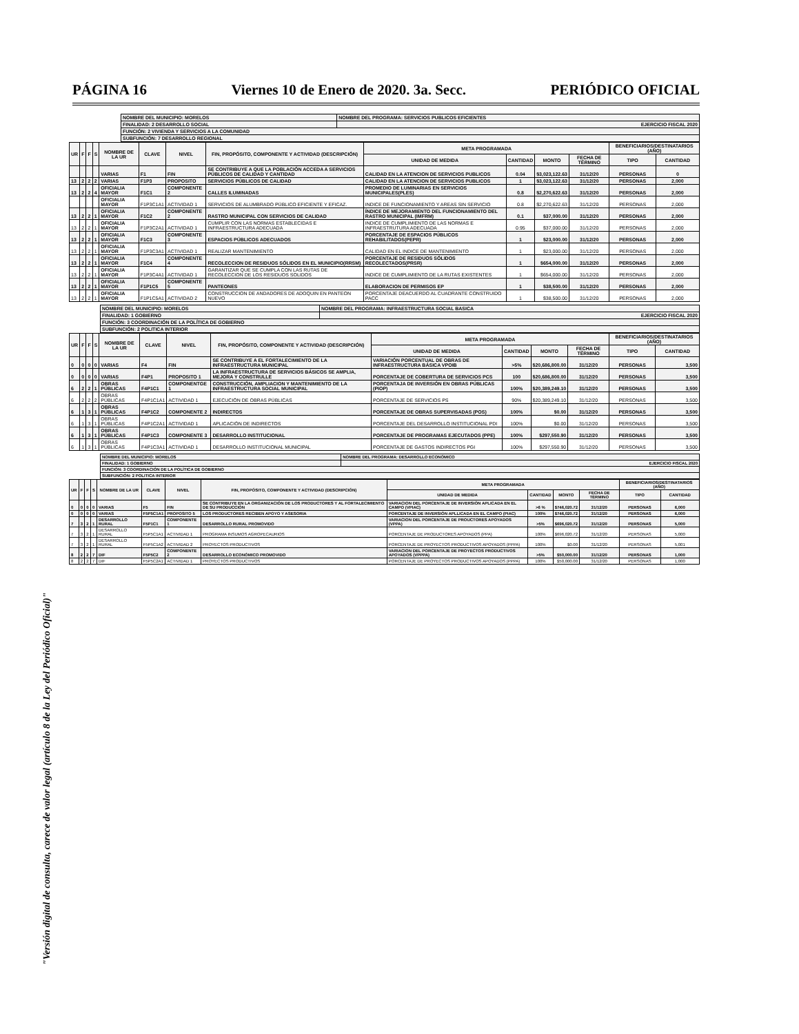PÁGINA 16 Viernes 10 de Enero de 2020. 3a. Secc. PERIÓDICO OFICIAL
"Versión digital de consulta, carece de valor legal (artículo 8 de la Ley del Periódico Oficial)"
| NOMBRE DEL MUNICIPIO: MORELOS | NOMBRE DEL PROGRAMA: SERVICIOS PUBLICOS EFICIENTES |
| FINALIDAD: 2 DESARROLLO SOCIAL | EJERCICIO FISCAL 2020 |
| FUNCIÓN: 2 VIVIENDA Y SERVICIOS A LA COMUNIDAD | |
| SUBFUNCIÓN: 7 DESARROLLO REGIONAL | |
| UR | F | F | S | NOMBRE DE LA UR | CLAVE | NIVEL | FIN, PROPÓSITO, COMPONENTE Y ACTIVIDAD (DESCRIPCIÓN) | META PROGRAMADA | | | | BENEFICIARIOS/DESTINATARIOS (AÑO) | |
| --- | --- | --- | --- | --- | --- | --- | --- | --- | --- | --- | --- | --- | --- |
| | | | | | | | | UNIDAD DE MEDIDA | CANTIDAD | MONTO | FECHA DE TÉRMINO | TIPO | CANTIDAD |
| | | | | VARIAS | F1 | FIN | SE CONTRIBUYE A QUE LA POBLACIÓN ACCEDA A SERVICIOS PÚBLICOS DE CALIDAD Y CANTIDAD | CALIDAD EN LA ATENCION DE SERVICIOS PUBLICOS | 0.04 | $3,023,122.63 | 31/12/20 | PERSONAS | 0 |
| 13 | 2 | 2 | 2 | VARIAS | F1P3 | PROPOSITO | SERVICIOS PÚBLICOS DE CALIDAD | CALIDAD EN LA ATENCION DE SERVICIOS PUBLICOS | 1 | $3,023,122.63 | 31/12/20 | PERSONAS | 2,000 |
| 13 | 2 | 2 | 4 | OFICIALIA MAYOR | F1C1 | COMPONENTE 2 | CALLES ILUMINADAS | PROMEDIO DE LUMINARIAS EN SERVICIOS MUNICIPALES(PLES) | 0.8 | $2,270,622.63 | 31/12/20 | PERSONAS | 2,000 |
| | | | | OFICIALIA MAYOR | F1P3C1A1 | ACTIVIDAD 1 | SERVICIOS DE ALUMBRADO PÚBLICO EFICIENTE Y EFICAZ. | INDICE DE FUNCIONAMIENTO Y AREAS SIN SERVICIO | 0.8 | $2,270,622.63 | 31/12/20 | PERSONAS | 2,000 |
| 13 | 2 | 2 | 1 | OFICIALIA MAYOR | F1C2 | COMPONENTE 2 | RASTRO MUNICIPAL CON SERVICIOS DE CALIDAD | ÍNDICE DE MEJORAMIENTO DEL FUNCIONAMIENTO DEL RASTRO MUNICIPAL (IMFRM) | 0.1 | $37,000.00 | 31/12/20 | PERSONAS | 2,000 |
| 13 | 2 | 2 | 1 | OFICIALIA MAYOR | F1P3C2A1 | ACTIVIDAD 1 | CUMPLIR CON LAS NORMAS ESTABLECIDAS E INFRAESTRUCTURA ADECUADA | INDICE DE CUMPLIMIENTO DE LAS NORMAS E INFRAESTRUTURA ADECUADA | 0.95 | $37,000.00 | 31/12/20 | PERSONAS | 2,000 |
| 13 | 2 | 2 | 1 | OFICIALIA MAYOR | F1C3 | COMPONENTE 3 | ESPACIOS PÚBLICOS ADECUADOS | PORCENTAJE DE ESPACIOS PÚBLICOS REHABILITADOS(PEPR) | 1 | $23,000.00 | 31/12/20 | PERSONAS | 2,000 |
| 13 | 2 | 2 | 1 | OFICIALIA MAYOR | F1P3C3A1 | ACTIVIDAD 1 | REALIZAR MANTENIMIENTO | CALIDAD EN EL INDICE DE MANTENIMIENTO | 1 | $23,000.00 | 31/12/20 | PERSONAS | 2,000 |
| 13 | 2 | 2 | 1 | OFICIALIA MAYOR | F1C4 | COMPONENTE 4 | RECOLECCION DE RESIDUOS SÓLIDOS EN EL MUNICIPIO(RRSM) | PORCENTAJE DE RESIDUOS SÓLIDOS RECOLECTADOS(PRSR) | 1 | $654,000.00 | 31/12/20 | PERSONAS | 2,000 |
| 13 | 2 | 2 | 1 | OFICIALIA MAYOR | F1P3C4A1 | ACTIVIDAD 1 | GARANTIZAR QUE SE CUMPLA CON LAS RUTAS DE RECOLECCION DE LOS RESIDUOS SOLIDOS | INDICE DE CUMPLIMIENTO DE LA RUTAS EXISTENTES | 1 | $654,000.00 | 31/12/20 | PERSONAS | 2,000 |
| 13 | 2 | 2 | 1 | OFICIALIA MAYOR | F1P1C5 | COMPONENTE 5 | PANTEONES | ELABORACION DE PERMISOS EP | 1 | $38,500.00 | 31/12/20 | PERSONAS | 2,000 |
| 13 | 2 | 2 | 1 | OFICIALIA MAYOR | F1P1C5A1 | ACTIVIDAD 2 | CONSTRUCCION DE ANDADORES DE ADOQUIN EN PANTEON NUEVO | PORCENTAJE DEACUERDO AL CUADRANTE CONSTRUIDO PACC | 1 | $38,500.00 | 31/12/20 | PERSONAS | 2,000 |
| NOMBRE DEL MUNICIPIO: MORELOS | NOMBRE DEL PROGRAMA: INFRAESTRUCTURA SOCIAL BASICA |
| FINALIDAD: 1 GOBIERNO | EJERCICIO FISCAL 2020 |
| FUNCIÓN: 3 COORDINACIÓN DE LA POLÍTICA DE GOBIERNO | |
| SUBFUNCIÓN: 2 POLITICA INTERIOR | |
| UR | F | F | S | NOMBRE DE LA UR | CLAVE | NIVEL | FIN, PROPÓSITO, COMPONENTE Y ACTIVIDAD (DESCRIPCIÓN) | META PROGRAMADA | | | | BENEFICIARIOS/DESTINATARIOS (AÑO) | |
| --- | --- | --- | --- | --- | --- | --- | --- | --- | --- | --- | --- | --- | --- |
| | | | | | | | | UNIDAD DE MEDIDA | CANTIDAD | MONTO | FECHA DE TÉRMINO | TIPO | CANTIDAD |
| 0 | 0 | 0 | 0 | VARIAS | F4 | FIN | SE CONTRIBUYE A EL FORTALECIMIENTO DE LA INFRAESTRUCTURA MUNICIPAL | VARIACIÓN PORCENTUAL DE OBRAS DE INFRAESTRUCTURA BÁSICA VPOIB | >5% | $20,686,800.00 | 31/12/20 | PERSONAS | 3,500 |
| 0 | 0 | 0 | 0 | VARIAS | F4P1 | PROPOSITO 1 | LA INFRAESTRUCTURA DE SERVICIOS BÁSICOS SE AMPLIA, MEJORA Y CONSTRULLE | PORCENTAJE DE COBERTURA DE SERVICIOS PCS | 100 | $20,686,800.00 | 31/12/20 | PERSONAS | 3,500 |
| 6 | 2 | 2 | 1 | OBRAS PÚBLICAS | F4P1C1 | COMPONENTGE 1 | CONSTRUCCIÓN, AMPLIACION Y MANTENIMIENTO DE LA INFRAESTRUCTURA SOCIAL MUNICIPAL | PORCENTAJA DE INVERSIÓN EN OBRAS PÚBLICAS (PIOP) | 100% | $20,389,249.10 | 31/12/20 | PERSONAS | 3,500 |
| 6 | 2 | 2 | 2 | OBRAS PÚBLICAS | F4P1C1A1 | ACTIVIDAD 1 | EJECUCIÓN DE OBRAS PÚBLICAS | PORCENTAJE DE SERVICIOS PS | 90% | $20,389,249.10 | 31/12/20 | PERSONAS | 3,500 |
| 6 | 1 | 3 | 1 | OBRAS PÚBLICAS | F4P1C2 | COMPONENTE 2 | INDIRECTOS | PORCENTAJE DE OBRAS SUPERVISADAS (POS) | 100% | $0.00 | 31/12/20 | PERSONAS | 3,500 |
| 6 | 1 | 3 | 1 | OBRAS PÚBLICAS | F4P1C2A1 | ACTIVIDAD 1 | APLICACIÓN DE INDIRECTOS | PORCENTAJE DEL DESARROLLO INSTITUCIONAL PDI | 100% | $0.00 | 31/12/20 | PERSONAS | 3,500 |
| 6 | 1 | 3 | 1 | OBRAS PÚBLICAS | F4P1C3 | COMPONENTE 3 | DESARROLLO INSTITUCIONAL | PORCENTAJE DE PROGRAMAS EJECUTADOS (PPE) | 100% | $297,550.90 | 31/12/20 | PERSONAS | 3,500 |
| 6 | 1 | 3 | 1 | OBRAS PÚBLICAS | F4P1C3A1 | ACTIVIDAD 1 | DESARROLLO INSTITUCIONAL MUNICIPAL | PORCENTAJE DE GASTOS INDIRECTOS PGI | 100% | $297,550.90 | 31/12/20 | PERSONAS | 3,500 |
| NOMBRE DEL MUNICIPIO: MORELOS | NOMBRE DEL PROGRAMA: DESARROLLO ECONÓMICO |
| FINALIDAD: 1 GOBIERNO | EJERCICIO FISCAL 2020 |
| FUNCIÓN: 3 COORDINACIÓN DE LA POLÍTICA DE GOBIERNO | |
| SUBFUNCIÓN: 2 POLITICA INTERIOR | |
| UR | F | F | S | NOMBRE DE LA UR | CLAVE | NIVEL | FIN, PROPÓSITO, COMPONENTE Y ACTIVIDAD (DESCRIPCIÓN) | META PROGRAMADA | | | | BENEFICIARIOS/DESTINATARIOS (AÑO) | |
| --- | --- | --- | --- | --- | --- | --- | --- | --- | --- | --- | --- | --- | --- |
| | | | | | | | | UNIDAD DE MEDIDA | CANTIDAD | MONTO | FECHA DE TÉRMINO | TIPO | CANTIDAD |
| 0 | 0 | 0 | 0 | VARIAS | F5 | FIN | SE CONTRIBUYE EN LA ORGANIZACIÓN DE LOS PRODUCTORES Y AL FORTALECIMIENTO DE SU PRODUCCIÓN | VARIACION DEL PORCENTAJE DE INVERSIÒN APLICADA EN EL CAMPO (VPIAC) | >6 % | $746,020.72 | 31/12/20 | PERSONAS | 6,000 |
| 0 | 0 | 0 | 0 | VARIAS | F5P5C1A1 | PROPOSITO 5 | LOS PRODUCTORES RECIBEN APOYO Y ASESORIA | PORCENTAJE DE INVERSIÒN APLLICADA EN EL CAMPO (PIAC) | 100% | $746,020.72 | 31/12/20 | PERSONAS | 6,000 |
| 7 | 3 | 2 | 1 | DESARROLLO RURAL | F5P1C1 | COMPONENTE 1 | DESARROLLO RURAL PROMOVIDO | VARIACION DEL PORCENTAJE DE PROUCTORES APOYADOS (VPPA) | >5% | $696,020.72 | 31/12/20 | PERSONAS | 5,000 |
| 7 | 3 | 2 | 1 | DESARROLLO RURAL | F5P5C1A1 | ACTIVIDAD 1 | PROGRAMA INSUMOS AGROPECAURIOS | PORCENTAJE DE PRODUCTORES APOYADOS (PPA) | 100% | $696,020.72 | 31/12/20 | PERSONAS | 5,000 |
| 7 | 3 | 2 | 1 | DESARROLLO RURAL | F5P5C1A2 | ACTIVIDAD 2 | PROYECTOS PRODUCTIVOS | PORCENTAJE DE PROYECTOS PRODUCTIVOS APOYADOS (PPPA) | 100% | $0.00 | 31/12/20 | PERSONAS | 5,001 |
| 8 | 2 | 2 | 7 | DIF | F5P5C2 | COMPONENTE 2 | DESARROLLO ECONÓMICO PROMOVIDO | VARIACION DEL PORCENTAJE DE PROYECTOS PRODUCTIVOS APOYADOS (VPPPA) | >5% | $50,000.00 | 31/12/20 | PERSONAS | 1,000 |
| 8 | 2 | 2 | 7 | DIF | F5P5C2A1 | ACTIVIDAD 1 | PROYECTOS PRODUCTIVOS | PORCENTAJE DE PROYECTOS PRODUCTIVOS APOYADOS (PPPA) | 100% | $50,000.00 | 31/12/20 | PERSONAS | 1,000 |